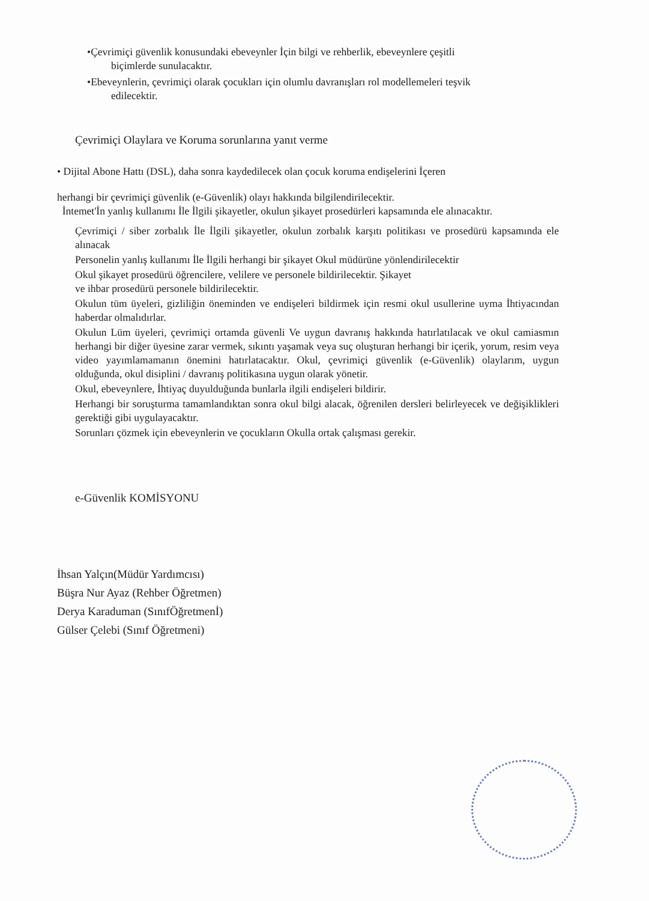•Çevrimiçi güvenlik konusundaki ebeveynler İçin bilgi ve rehberlik, ebeveynlere çeşitli
biçimlerde sunulacaktır.
•Ebeveynlerin, çevrimiçi olarak çocukları için olumlu davranışları rol modellemeleri teşvik
edilecektir.
Çevrimiçi Olaylara ve Koruma sorunlarına yanıt verme
• Dijital Abone Hattı (DSL), daha sonra kaydedilecek olan çocuk koruma endişelerini İçeren
herhangi bir çevrimiçi güvenlik (e-Güvenlik) olayı hakkında bilgilendirilecektir.
İntemet'İn yanlış kullanımı İle İlgili şikayetler, okulun şikayet prosedürleri kapsamında ele alınacaktır.
Çevrimiçi / siber zorbalık İle İlgili şikayetler, okulun zorbalık karşıtı politikası ve prosedürü kapsamında ele alınacak
Personelin yanlış kullanımı İle İlgili herhangi bir şikayet Okul müdürüne yönlendirilecektir
Okul şikayet prosedürü öğrencilere, velilere ve personele bildirilecektir. Şikayet
ve ihbar prosedürü personele bildirilecektir.
Okulun tüm üyeleri, gizliliğin öneminden ve endişeleri bildirmek için resmi okul usullerine uyma İhtiyacından haberdar olmalıdırlar.
Okulun Lüm üyeleri, çevrimiçi ortamda güvenli Ve uygun davranış hakkında hatırlatılacak ve okul camiasmın herhangi bir diğer üyesine zarar vermek, sıkıntı yaşamak veya suç oluşturan herhangi bir içerik, yorum, resim veya video yayımlamamanın önemini hatırlatacaktır. Okul, çevrimiçi güvenlik (e-Güvenlik) olaylarım, uygun olduğunda, okul disiplini / davranış politikasına uygun olarak yönetir.
Okul, ebeveynlere, İhtiyaç duyulduğunda bunlarla ilgili endişeleri bildirir.
Herhangi bir soruşturma tamamlandıktan sonra okul bilgi alacak, öğrenilen dersleri belirleyecek ve değişiklikleri gerektiği gibi uygulayacaktır.
Sorunları çözmek için ebeveynlerin ve çocukların Okulla ortak çalışması gerekir.
e-Güvenlik KOMİSYONU
İhsan Yalçın(Müdür Yardımcısı)
Büşra Nur Ayaz (Rehber Öğretmen)
Derya Karaduman (SınıfÖğretmenİ)
Gülser Çelebi (Sınıf Öğretmeni)